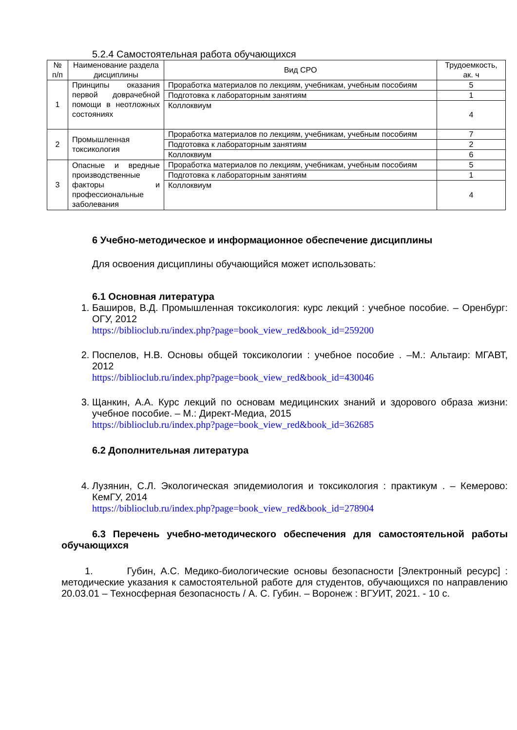5.2.4 Самостоятельная работа обучающихся
| № п/п | Наименование раздела дисциплины | Вид СРО | Трудоемкость, ак. ч |
| --- | --- | --- | --- |
| 1 | Принципы оказания первой доврачебной помощи в неотложных состояниях | Проработка материалов по лекциям, учебникам, учебным пособиям | 5 |
| | | Подготовка к лабораторным занятиям | 1 |
| | | Коллоквиум | 4 |
| 2 | Промышленная токсикология | Проработка материалов по лекциям, учебникам, учебным пособиям | 7 |
| | | Подготовка к лабораторным занятиям | 2 |
| | | Коллоквиум | 6 |
| 3 | Опасные и вредные производственные факторы и профессиональные заболевания | Проработка материалов по лекциям, учебникам, учебным пособиям | 5 |
| | | Подготовка к лабораторным занятиям | 1 |
| | | Коллоквиум | 4 |
6 Учебно-методическое и информационное обеспечение дисциплины
Для освоения дисциплины обучающийся может использовать:
6.1 Основная литература
1. Баширов, В.Д. Промышленная токсикология: курс лекций : учебное пособие. – Оренбург: ОГУ, 2012
https://biblioclub.ru/index.php?page=book_view_red&book_id=259200
2. Поспелов, Н.В. Основы общей токсикологии : учебное пособие . –М.: Альтаир: МГАВТ, 2012
https://biblioclub.ru/index.php?page=book_view_red&book_id=430046
3. Щанкин, А.А. Курс лекций по основам медицинских знаний и здорового образа жизни: учебное пособие. – М.: Директ-Медиа, 2015
https://biblioclub.ru/index.php?page=book_view_red&book_id=362685
6.2 Дополнительная литература
4. Лузянин, С.Л. Экологическая эпидемиология и токсикология : практикум . – Кемерово: КемГУ, 2014
https://biblioclub.ru/index.php?page=book_view_red&book_id=278904
6.3 Перечень учебно-методического обеспечения для самостоятельной работы обучающихся
1. Губин, А.С. Медико-биологические основы безопасности [Электронный ресурс] : методические указания к самостоятельной работе для студентов, обучающихся по направлению 20.03.01 – Техносферная безопасность / А. С. Губин. – Воронеж : ВГУИТ, 2021. - 10 с.